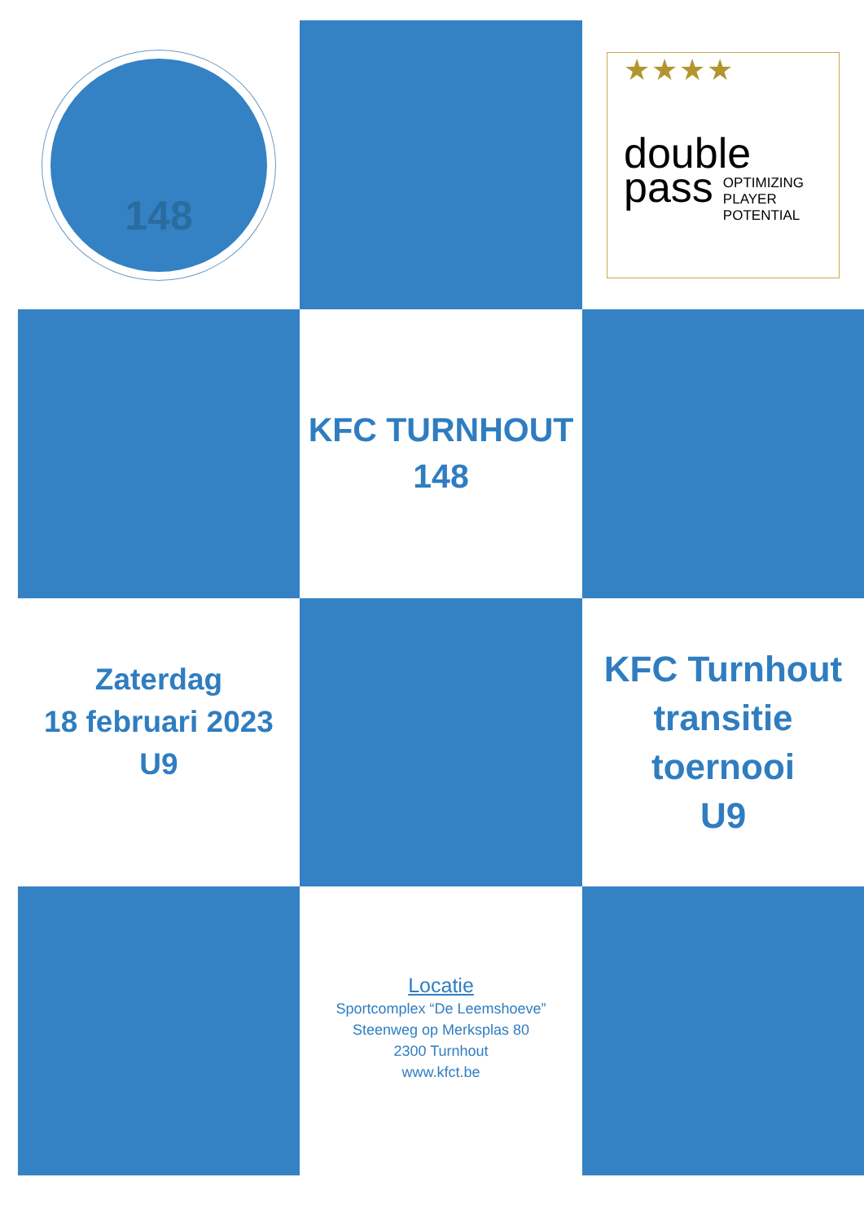148
★★★★
double
pass OPTIMIZING
PLAYER
POTENTIAL
KFC TURNHOUT
148
Zaterdag
18 februari 2023
U9
KFC Turnhout
transitie
toernooi
U9
Locatie
Sportcomplex “De Leemshoeve”
Steenweg op Merksplas 80
2300 Turnhout
www.kfct.be